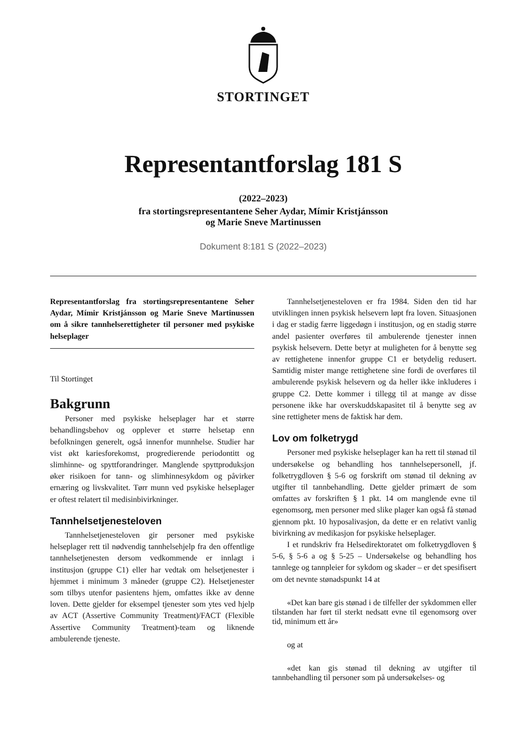STORTINGET
Representantforslag 181 S
(2022–2023)
fra stortingsrepresentantene Seher Aydar, Mímir Kristjánsson
og Marie Sneve Martinussen
Dokument 8:181 S (2022–2023)
Representantforslag fra stortingsrepresentantene Seher Aydar, Mímir Kristjánsson og Marie Sneve Martinussen om å sikre tannhelserettigheter til personer med psykiske helseplager
Til Stortinget
Bakgrunn
Personer med psykiske helseplager har et større behandlingsbehov og opplever et større helsetap enn befolkningen generelt, også innenfor munnhelse. Studier har vist økt kariesforekomst, progredierende periodontitt og slimhinne- og spyttforandringer. Manglende spyttproduksjon øker risikoen for tann- og slimhinnesykdom og påvirker ernæring og livskvalitet. Tørr munn ved psykiske helseplager er oftest relatert til medisinbivirkninger.
Tannhelsetjenesteloven
Tannhelsetjenesteloven gir personer med psykiske helseplager rett til nødvendig tannhelsehjelp fra den offentlige tannhelsetjenesten dersom vedkommende er innlagt i institusjon (gruppe C1) eller har vedtak om helsetjenester i hjemmet i minimum 3 måneder (gruppe C2). Helsetjenester som tilbys utenfor pasientens hjem, omfattes ikke av denne loven. Dette gjelder for eksempel tjenester som ytes ved hjelp av ACT (Assertive Community Treatment)/FACT (Flexible Assertive Community Treatment)-team og liknende ambulerende tjeneste.
Tannhelsetjenesteloven er fra 1984. Siden den tid har utviklingen innen psykisk helsevern løpt fra loven. Situasjonen i dag er stadig færre liggedøgn i institusjon, og en stadig større andel pasienter overføres til ambulerende tjenester innen psykisk helsevern. Dette betyr at muligheten for å benytte seg av rettighetene innenfor gruppe C1 er betydelig redusert. Samtidig mister mange rettighetene sine fordi de overføres til ambulerende psykisk helsevern og da heller ikke inkluderes i gruppe C2. Dette kommer i tillegg til at mange av disse personene ikke har overskuddskapasitet til å benytte seg av sine rettigheter mens de faktisk har dem.
Lov om folketrygd
Personer med psykiske helseplager kan ha rett til stønad til undersøkelse og behandling hos tannhelsepersonell, jf. folketrygdloven § 5-6 og forskrift om stønad til dekning av utgifter til tannbehandling. Dette gjelder primært de som omfattes av forskriften § 1 pkt. 14 om manglende evne til egenomsorg, men personer med slike plager kan også få stønad gjennom pkt. 10 hyposalivasjon, da dette er en relativt vanlig bivirkning av medikasjon for psykiske helseplager.
I et rundskriv fra Helsedirektoratet om folketrygdloven § 5-6, § 5-6 a og § 5-25 – Undersøkelse og behandling hos tannlege og tannpleier for sykdom og skader – er det spesifisert om det nevnte stønadspunkt 14 at
«Det kan bare gis stønad i de tilfeller der sykdommen eller tilstanden har ført til sterkt nedsatt evne til egenomsorg over tid, minimum ett år»
og at
«det kan gis stønad til dekning av utgifter til tannbehandling til personer som på undersøkelses- og